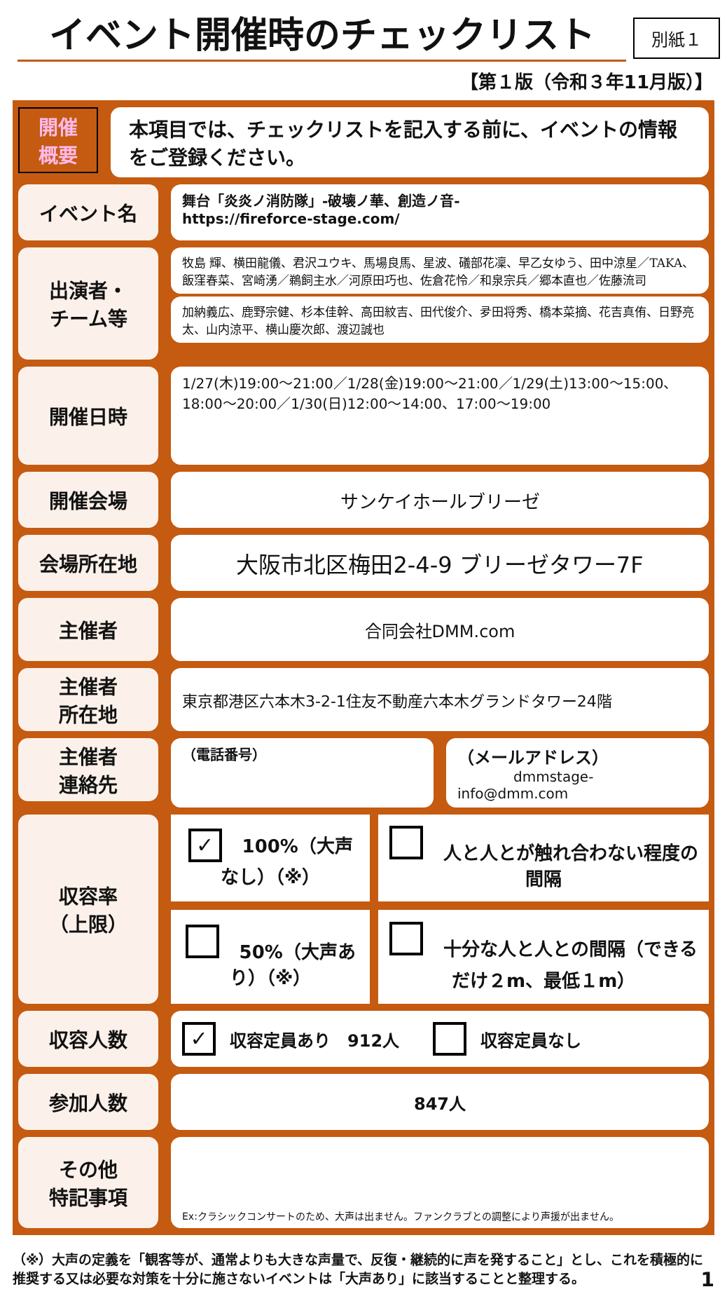イベント開催時のチェックリスト
別紙１
【第１版（令和３年11月版）】
開催
概要
本項目では、チェックリストを記入する前に、イベントの情報をご登録ください。
イベント名
舞台「炎炎ノ消防隊」-破壊ノ華、創造ノ音-
https://fireforce-stage.com/
出演者・
チーム等
牧島 輝、横田龍儀、君沢ユウキ、馬場良馬、星波、礒部花凜、早乙女ゆう、田中涼星／TAKA、飯窪春菜、宮崎湧／鵜飼主水／河原田巧也、佐倉花怜／和泉宗兵／郷本直也／佐藤流司
加納義広、鹿野宗健、杉本佳幹、高田紋吉、田代俊介、夛田将秀、橋本菜摘、花吉真侑、日野亮太、山内涼平、横山慶次郎、渡辺誠也
開催日時
1/27(木)19:00～21:00／1/28(金)19:00～21:00／1/29(土)13:00～15:00、18:00～20:00／1/30(日)12:00～14:00、17:00～19:00
開催会場
サンケイホールブリーゼ
会場所在地
大阪市北区梅田2-4-9 ブリーゼタワー7F
主催者
合同会社DMM.com
主催者
所在地
東京都港区六本木3-2-1住友不動産六本木グランドタワー24階
主催者
連絡先
（電話番号）
（メールアドレス）
dmmstage-info@dmm.com
収容率
（上限）
| ✓ 100%（大声なし）（※） | 人と人とが触れ合わない程度の間隔 |
| 50%（大声あり）（※） | 十分な人と人との間隔（できるだけ２m、最低１m） |
収容人数
✓ 収容定員あり　912人　　 収容定員なし
参加人数
847人
その他
特記事項
Ex:クラシックコンサートのため、大声は出ません。ファンクラブとの調整により声援が出ません。
（※）大声の定義を「観客等が、通常よりも大きな声量で、反復・継続的に声を発すること」とし、これを積極的に推奨する又は必要な対策を十分に施さないイベントは「大声あり」に該当することと整理する。 1